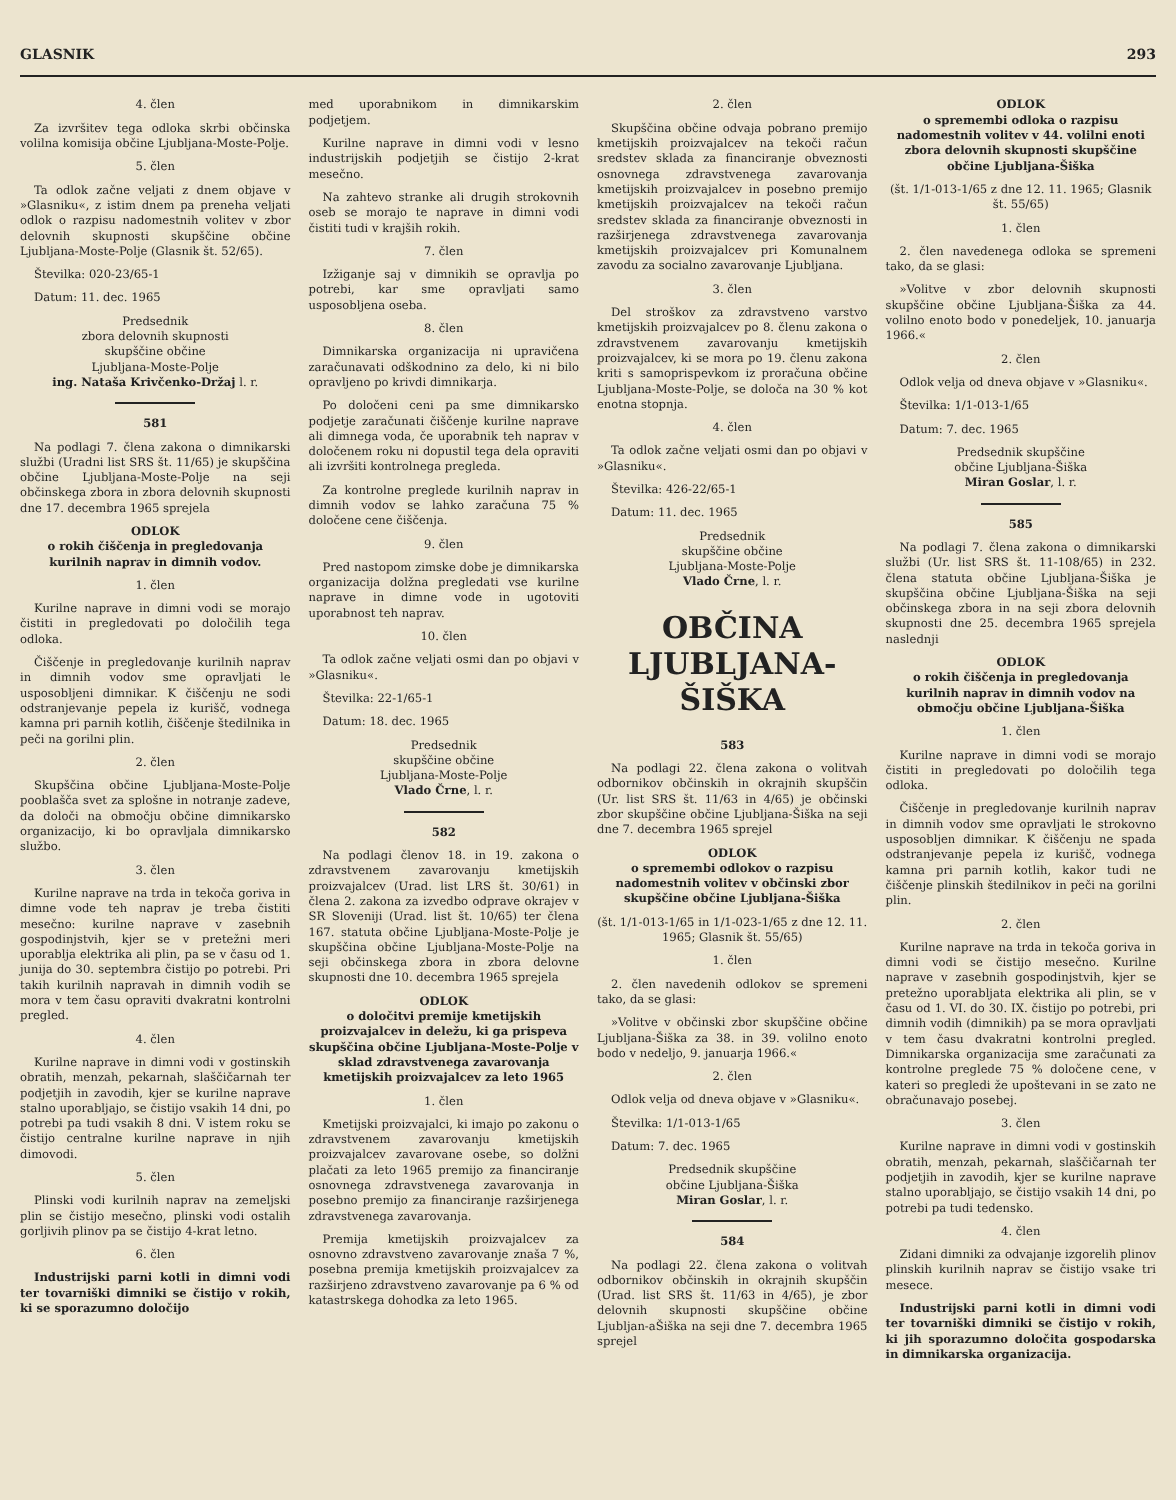GLASNIK 293
4. člen
Za izvršitev tega odloka skrbi občinska volilna komisija občine Ljubljana-Moste-Polje.
5. člen
Ta odlok začne veljati z dnem objave v »Glasniku«, z istim dnem pa preneha veljati odlok o razpisu nadomestnih volitev v zbor delovnih skupnosti skupščine občine Ljubljana-Moste-Polje (Glasnik št. 52/65).
Številka: 020-23/65-1
Datum: 11. dec. 1965
Predsednik
zbora delovnih skupnosti
skupščine občine
Ljubljana-Moste-Polje
ing. Nataša Krivčenko-Držaj l. r.
581
Na podlagi 7. člena zakona o dimnikarski službi (Uradni list SRS št. 11/65) je skupščina občine Ljubljana-Moste-Polje na seji občinskega zbora in zbora delovnih skupnosti dne 17. decembra 1965 sprejela
ODLOK
o rokih čiščenja in pregledovanja kurilnih naprav in dimnih vodov.
1. člen
Kurilne naprave in dimni vodi se morajo čistiti in pregledovati po določilih tega odloka.
Čiščenje in pregledovanje kurilnih naprav in dimnih vodov sme opravljati le usposobljeni dimnikar. K čiščenju ne sodi odstranjevanje pepela iz kurišč, vodnega kamna pri parnih kotlih, čiščenje štedilnika in peči na gorilni plin.
2. člen
Skupščina občine Ljubljana-Moste-Polje pooblašča svet za splošne in notranje zadeve, da določi na območju občine dimnikarsko organizacijo, ki bo opravljala dimnikarsko službo.
3. člen
Kurilne naprave na trda in tekoča goriva in dimne vode teh naprav je treba čistiti mesečno: kurilne naprave v zasebnih gospodinjstvih, kjer se v pretežni meri uporablja elektrika ali plin, pa se v času od 1. junija do 30. septembra čistijo po potrebi. Pri takih kurilnih napravah in dimnih vodih se mora v tem času opraviti dvakratni kontrolni pregled.
4. člen
Kurilne naprave in dimni vodi v gostinskih obratih, menzah, pekarnah, slaščičarnah ter podjetjih in zavodih, kjer se kurilne naprave stalno uporabljajo, se čistijo vsakih 14 dni, po potrebi pa tudi vsakih 8 dni. V istem roku se čistijo centralne kurilne naprave in njih dimovodi.
5. člen
Plinski vodi kurilnih naprav na zemeljski plin se čistijo mesečno, plinski vodi ostalih gorljivih plinov pa se čistijo 4-krat letno.
6. člen
Industrijski parni kotli in dimni vodi ter tovarniški dimniki se čistijo v rokih, ki se sporazumno določijo
med uporabnikom in dimnikarskim podjetjem.
Kurilne naprave in dimni vodi v lesno industrijskih podjetjih se čistijo 2-krat mesečno.
Na zahtevo stranke ali drugih strokovnih oseb se morajo te naprave in dimni vodi čistiti tudi v krajših rokih.
7. člen
Izžiganje saj v dimnikih se opravlja po potrebi, kar sme opravljati samo usposobljena oseba.
8. člen
Dimnikarska organizacija ni upravičena zaračunavati odškodnino za delo, ki ni bilo opravljeno po krivdi dimnikarja.
Po določeni ceni pa sme dimnikarsko podjetje zaračunati čiščenje kurilne naprave ali dimnega voda, če uporabnik teh naprav v določenem roku ni dopustil tega dela opraviti ali izvršiti kontrolnega pregleda.
Za kontrolne preglede kurilnih naprav in dimnih vodov se lahko zaračuna 75 % določene cene čiščenja.
9. člen
Pred nastopom zimske dobe je dimnikarska organizacija dolžna pregledati vse kurilne naprave in dimne vode in ugotoviti uporabnost teh naprav.
10. člen
Ta odlok začne veljati osmi dan po objavi v »Glasniku«.
Številka: 22-1/65-1
Datum: 18. dec. 1965
Predsednik
skupščine občine
Ljubljana-Moste-Polje
Vlado Črne, l. r.
582
Na podlagi členov 18. in 19. zakona o zdravstvenem zavarovanju kmetijskih proizvajalcev (Urad. list LRS št. 30/61) in člena 2. zakona za izvedbo odprave okrajev v SR Sloveniji (Urad. list št. 10/65) ter člena 167. statuta občine Ljubljana-Moste-Polje je skupščina občine Ljubljana-Moste-Polje na seji občinskega zbora in zbora delovne skupnosti dne 10. decembra 1965 sprejela
ODLOK
o določitvi premije kmetijskih proizvajalcev in deležu, ki ga prispeva skupščina občine Ljubljana-Moste-Polje v sklad zdravstvenega zavarovanja kmetijskih proizvajalcev za leto 1965
1. člen
Kmetijski proizvajalci, ki imajo po zakonu o zdravstvenem zavarovanju kmetijskih proizvajalcev zavarovane osebe, so dolžni plačati za leto 1965 premijo za financiranje osnovnega zdravstvenega zavarovanja in posebno premijo za financiranje razširjenega zdravstvenega zavarovanja.
Premija kmetijskih proizvajalcev za osnovno zdravstveno zavarovanje znaša 7 %, posebna premija kmetijskih proizvajalcev za razširjeno zdravstveno zavarovanje pa 6 % od katastrskega dohodka za leto 1965.
2. člen
Skupščina občine odvaja pobrano premijo kmetijskih proizvajalcev na tekoči račun sredstev sklada za financiranje obveznosti osnovnega zdravstvenega zavarovanja kmetijskih proizvajalcev in posebno premijo kmetijskih proizvajalcev na tekoči račun sredstev sklada za financiranje obveznosti in razširjenega zdravstvenega zavarovanja kmetijskih proizvajalcev pri Komunalnem zavodu za socialno zavarovanje Ljubljana.
3. člen
Del stroškov za zdravstveno varstvo kmetijskih proizvajalcev po 8. členu zakona o zdravstvenem zavarovanju kmetijskih proizvajalcev, ki se mora po 19. členu zakona kriti s samoprispevkom iz proračuna občine Ljubljana-Moste-Polje, se določa na 30 % kot enotna stopnja.
4. člen
Ta odlok začne veljati osmi dan po objavi v »Glasniku«.
Številka: 426-22/65-1
Datum: 11. dec. 1965
Predsednik
skupščine občine
Ljubljana-Moste-Polje
Vlado Črne, l. r.
OBČINA
LJUBLJANA-
ŠIŠKA
583
Na podlagi 22. člena zakona o volitvah odbornikov občinskih in okrajnih skupščin (Ur. list SRS št. 11/63 in 4/65) je občinski zbor skupščine občine Ljubljana-Šiška na seji dne 7. decembra 1965 sprejel
ODLOK
o spremembi odlokov o razpisu nadomestnih volitev v občinski zbor skupščine občine Ljubljana-Šiška
(št. 1/1-013-1/65 in 1/1-023-1/65 z dne 12. 11. 1965; Glasnik št. 55/65)
1. člen
2. člen navedenih odlokov se spremeni tako, da se glasi:
»Volitve v občinski zbor skupščine občine Ljubljana-Šiška za 38. in 39. volilno enoto bodo v nedeljo, 9. januarja 1966.«
2. člen
Odlok velja od dneva objave v »Glasniku«.
Številka: 1/1-013-1/65
Datum: 7. dec. 1965
Predsednik skupščine
občine Ljubljana-Šiška
Miran Goslar, l. r.
584
Na podlagi 22. člena zakona o volitvah odbornikov občinskih in okrajnih skupščin (Urad. list SRS št. 11/63 in 4/65), je zbor delovnih skupnosti skupščine občine Ljubljan-aŠiška na seji dne 7. decembra 1965 sprejel
ODLOK
o spremembi odloka o razpisu nadomestnih volitev v 44. volilni enoti zbora delovnih skupnosti skupščine občine Ljubljana-Šiška
(št. 1/1-013-1/65 z dne 12. 11. 1965; Glasnik št. 55/65)
1. člen
2. člen navedenega odloka se spremeni tako, da se glasi:
»Volitve v zbor delovnih skupnosti skupščine občine Ljubljana-Šiška za 44. volilno enoto bodo v ponedeljek, 10. januarja 1966.«
2. člen
Odlok velja od dneva objave v »Glasniku«.
Številka: 1/1-013-1/65
Datum: 7. dec. 1965
Predsednik skupščine
občine Ljubljana-Šiška
Miran Goslar, l. r.
585
Na podlagi 7. člena zakona o dimnikarski službi (Ur. list SRS št. 11-108/65) in 232. člena statuta občine Ljubljana-Šiška je skupščina občine Ljubljana-Šiška na seji občinskega zbora in na seji zbora delovnih skupnosti dne 25. decembra 1965 sprejela naslednji
ODLOK
o rokih čiščenja in pregledovanja kurilnih naprav in dimnih vodov na območju občine Ljubljana-Šiška
1. člen
Kurilne naprave in dimni vodi se morajo čistiti in pregledovati po določilih tega odloka.
Čiščenje in pregledovanje kurilnih naprav in dimnih vodov sme opravljati le strokovno usposobljen dimnikar. K čiščenju ne spada odstranjevanje pepela iz kurišč, vodnega kamna pri parnih kotlih, kakor tudi ne čiščenje plinskih štedilnikov in peči na gorilni plin.
2. člen
Kurilne naprave na trda in tekoča goriva in dimni vodi se čistijo mesečno. Kurilne naprave v zasebnih gospodinjstvih, kjer se pretežno uporabljata elektrika ali plin, se v času od 1. VI. do 30. IX. čistijo po potrebi, pri dimnih vodih (dimnikih) pa se mora opravljati v tem času dvakratni kontrolni pregled. Dimnikarska organizacija sme zaračunati za kontrolne preglede 75 % določene cene, v kateri so pregledi že upoštevani in se zato ne obračunavajo posebej.
3. člen
Kurilne naprave in dimni vodi v gostinskih obratih, menzah, pekarnah, slaščičarnah ter podjetjih in zavodih, kjer se kurilne naprave stalno uporabljajo, se čistijo vsakih 14 dni, po potrebi pa tudi tedensko.
4. člen
Zidani dimniki za odvajanje izgorelih plinov plinskih kurilnih naprav se čistijo vsake tri mesece.
Industrijski parni kotli in dimni vodi ter tovarniški dimniki se čistijo v rokih, ki jih sporazumno določita gospodarska in dimnikarska organizacija.